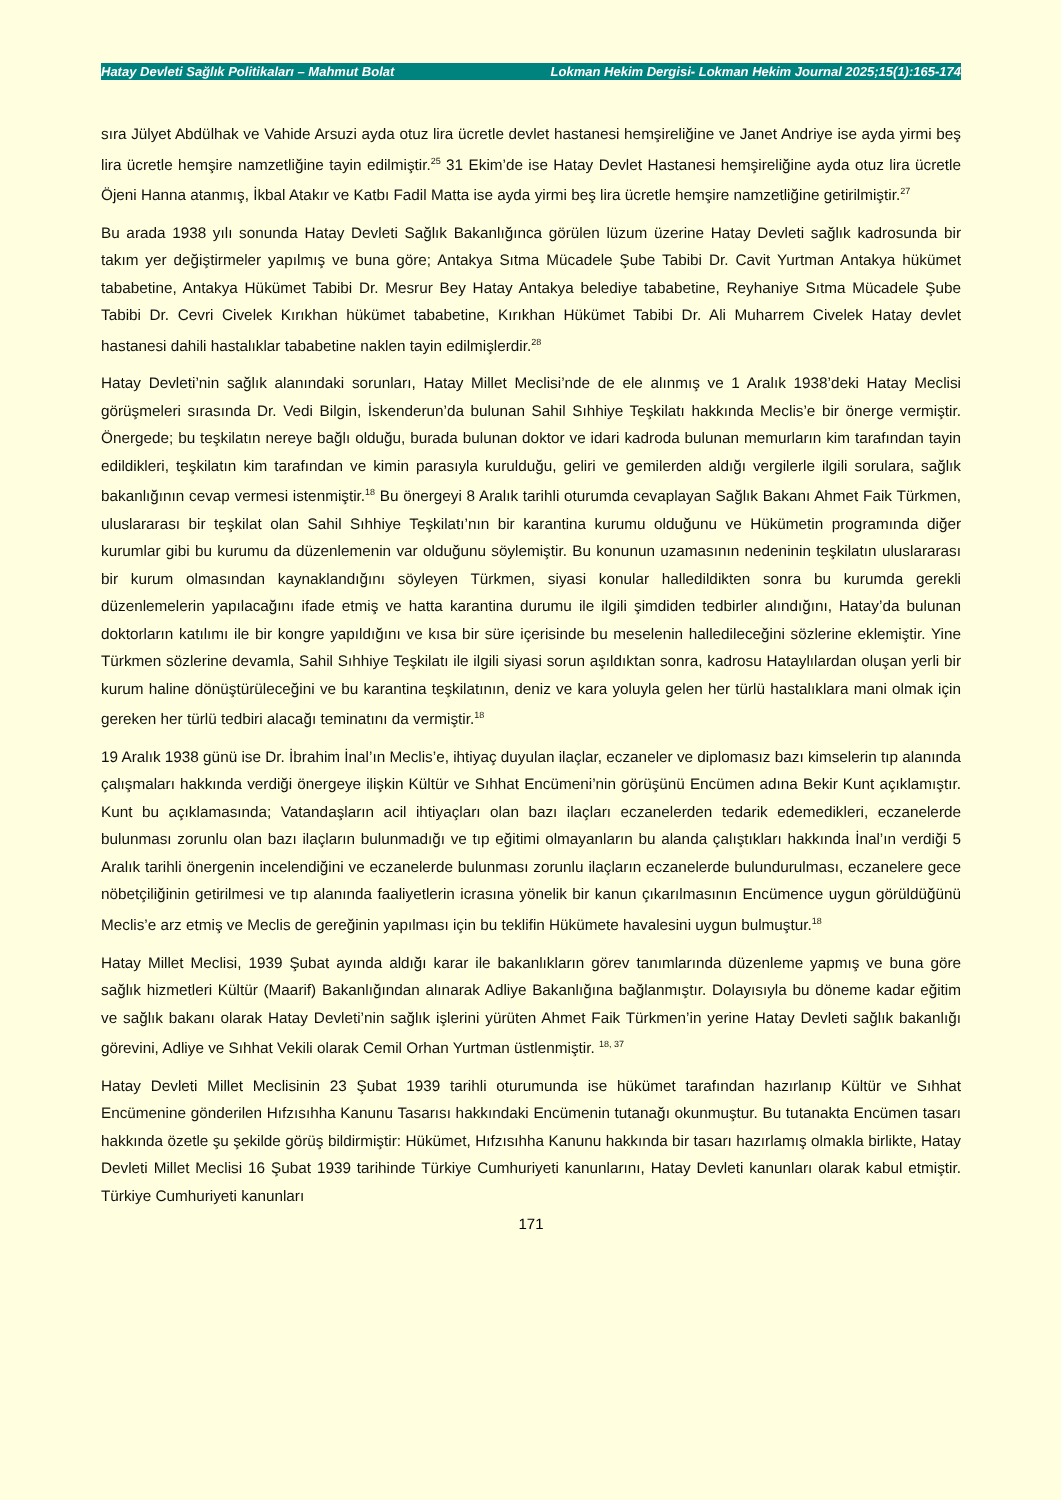Hatay Devleti Sağlık Politikaları – Mahmut Bolat Lokman Hekim Dergisi- Lokman Hekim Journal 2025;15(1):165-174
sıra Jülyet Abdülhak ve Vahide Arsuzi ayda otuz lira ücretle devlet hastanesi hemşireliğine ve Janet Andriye ise ayda yirmi beş lira ücretle hemşire namzetliğine tayin edilmiştir.<sup>25</sup> 31 Ekim’de ise Hatay Devlet Hastanesi hemşireliğine ayda otuz lira ücretle Öjeni Hanna atanmış, İkbal Atakır ve Katbı Fadil Matta ise ayda yirmi beş lira ücretle hemşire namzetliğine getirilmiştir.<sup>27</sup>
Bu arada 1938 yılı sonunda Hatay Devleti Sağlık Bakanlığınca görülen lüzum üzerine Hatay Devleti sağlık kadrosunda bir takım yer değiştirmeler yapılmış ve buna göre; Antakya Sıtma Mücadele Şube Tabibi Dr. Cavit Yurtman Antakya hükümet tababetine, Antakya Hükümet Tabibi Dr. Mesrur Bey Hatay Antakya belediye tababetine, Reyhaniye Sıtma Mücadele Şube Tabibi Dr. Cevri Civelek Kırıkhan hükümet tababetine, Kırıkhan Hükümet Tabibi Dr. Ali Muharrem Civelek Hatay devlet hastanesi dahili hastalıklar tababetine naklen tayin edilmişlerdir.<sup>28</sup>
Hatay Devleti’nin sağlık alanındaki sorunları, Hatay Millet Meclisi’nde de ele alınmış ve 1 Aralık 1938’deki Hatay Meclisi görüşmeleri sırasında Dr. Vedi Bilgin, İskenderun’da bulunan Sahil Sıhhiye Teşkilatı hakkında Meclis’e bir önerge vermiştir. Önergede; bu teşkilatın nereye bağlı olduğu, burada bulunan doktor ve idari kadroda bulunan memurların kim tarafından tayin edildikleri, teşkilatın kim tarafından ve kimin parasıyla kurulduğu, geliri ve gemilerden aldığı vergilerle ilgili sorulara, sağlık bakanlığının cevap vermesi istenmiştir.<sup>18</sup> Bu önergeyi 8 Aralık tarihli oturumda cevaplayan Sağlık Bakanı Ahmet Faik Türkmen, uluslararası bir teşkilat olan Sahil Sıhhiye Teşkilatı’nın bir karantina kurumu olduğunu ve Hükümetin programında diğer kurumlar gibi bu kurumu da düzenlemenin var olduğunu söylemiştir. Bu konunun uzamasının nedeninin teşkilatın uluslararası bir kurum olmasından kaynaklandığını söyleyen Türkmen, siyasi konular halledildikten sonra bu kurumda gerekli düzenlemelerin yapılacağını ifade etmiş ve hatta karantina durumu ile ilgili şimdiden tedbirler alındığını, Hatay’da bulunan doktorların katılımı ile bir kongre yapıldığını ve kısa bir süre içerisinde bu meselenin halledileceğini sözlerine eklemiştir. Yine Türkmen sözlerine devamla, Sahil Sıhhiye Teşkilatı ile ilgili siyasi sorun aşıldıktan sonra, kadrosu Hataylılardan oluşan yerli bir kurum haline dönüştürüleceğini ve bu karantina teşkilatının, deniz ve kara yoluyla gelen her türlü hastalıklara mani olmak için gereken her türlü tedbiri alacağı teminatını da vermiştir.<sup>18</sup>
19 Aralık 1938 günü ise Dr. İbrahim İnal’ın Meclis’e, ihtiyaç duyulan ilaçlar, eczaneler ve diplomasız bazı kimselerin tıp alanında çalışmaları hakkında verdiği önergeye ilişkin Kültür ve Sıhhat Encümeni’nin görüşünü Encümen adına Bekir Kunt açıklamıştır. Kunt bu açıklamasında; Vatandaşların acil ihtiyaçları olan bazı ilaçları eczanelerden tedarik edemedikleri, eczanelerde bulunması zorunlu olan bazı ilaçların bulunmadığı ve tıp eğitimi olmayanların bu alanda çalıştıkları hakkında İnal’ın verdiği 5 Aralık tarihli önergenin incelendiğini ve eczanelerde bulunması zorunlu ilaçların eczanelerde bulundurulması, eczanelere gece nöbetçiliğinin getirilmesi ve tıp alanında faaliyetlerin icrasına yönelik bir kanun çıkarılmasının Encümence uygun görüldüğünü Meclis’e arz etmiş ve Meclis de gereğinin yapılması için bu teklifin Hükümete havalesini uygun bulmuştur.<sup>18</sup>
Hatay Millet Meclisi, 1939 Şubat ayında aldığı karar ile bakanlıkların görev tanımlarında düzenleme yapmış ve buna göre sağlık hizmetleri Kültür (Maarif) Bakanlığından alınarak Adliye Bakanlığına bağlanmıştır. Dolayısıyla bu döneme kadar eğitim ve sağlık bakanı olarak Hatay Devleti’nin sağlık işlerini yürüten Ahmet Faik Türkmen’in yerine Hatay Devleti sağlık bakanlığı görevini, Adliye ve Sıhhat Vekili olarak Cemil Orhan Yurtman üstlenmiştir. <sup>18, 37</sup>
Hatay Devleti Millet Meclisinin 23 Şubat 1939 tarihli oturumunda ise hükümet tarafından hazırlanıp Kültür ve Sıhhat Encümenine gönderilen Hıfzısıhha Kanunu Tasarısı hakkındaki Encümenin tutanağı okunmuştur. Bu tutanakta Encümen tasarı hakkında özetle şu şekilde görüş bildirmiştir: Hükümet, Hıfzısıhha Kanunu hakkında bir tasarı hazırlamış olmakla birlikte, Hatay Devleti Millet Meclisi 16 Şubat 1939 tarihinde Türkiye Cumhuriyeti kanunlarını, Hatay Devleti kanunları olarak kabul etmiştir. Türkiye Cumhuriyeti kanunları
171